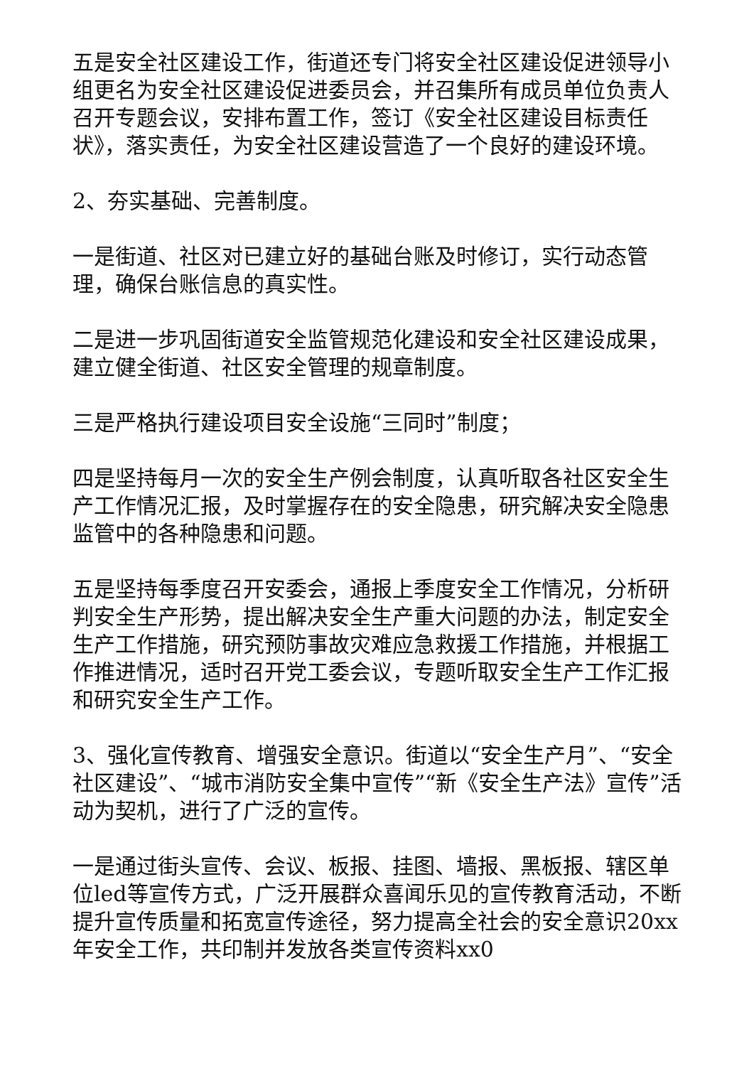五是安全社区建设工作，街道还专门将安全社区建设促进领导小组更名为安全社区建设促进委员会，并召集所有成员单位负责人召开专题会议，安排布置工作，签订《安全社区建设目标责任状》，落实责任，为安全社区建设营造了一个良好的建设环境。
2、夯实基础、完善制度。
一是街道、社区对已建立好的基础台账及时修订，实行动态管理，确保台账信息的真实性。
二是进一步巩固街道安全监管规范化建设和安全社区建设成果，建立健全街道、社区安全管理的规章制度。
三是严格执行建设项目安全设施“三同时”制度；
四是坚持每月一次的安全生产例会制度，认真听取各社区安全生产工作情况汇报，及时掌握存在的安全隐患，研究解决安全隐患监管中的各种隐患和问题。
五是坚持每季度召开安委会，通报上季度安全工作情况，分析研判安全生产形势，提出解决安全生产重大问题的办法，制定安全生产工作措施，研究预防事故灾难应急救援工作措施，并根据工作推进情况，适时召开党工委会议，专题听取安全生产工作汇报和研究安全生产工作。
3、强化宣传教育、增强安全意识。街道以“安全生产月”、“安全社区建设”、“城市消防安全集中宣传”“新《安全生产法》宣传”活动为契机，进行了广泛的宣传。
一是通过街头宣传、会议、板报、挂图、墙报、黑板报、辖区单位led等宣传方式，广泛开展群众喜闻乐见的宣传教育活动，不断提升宣传质量和拓宽宣传途径，努力提高全社会的安全意识20xx年安全工作，共印制并发放各类宣传资料xx0